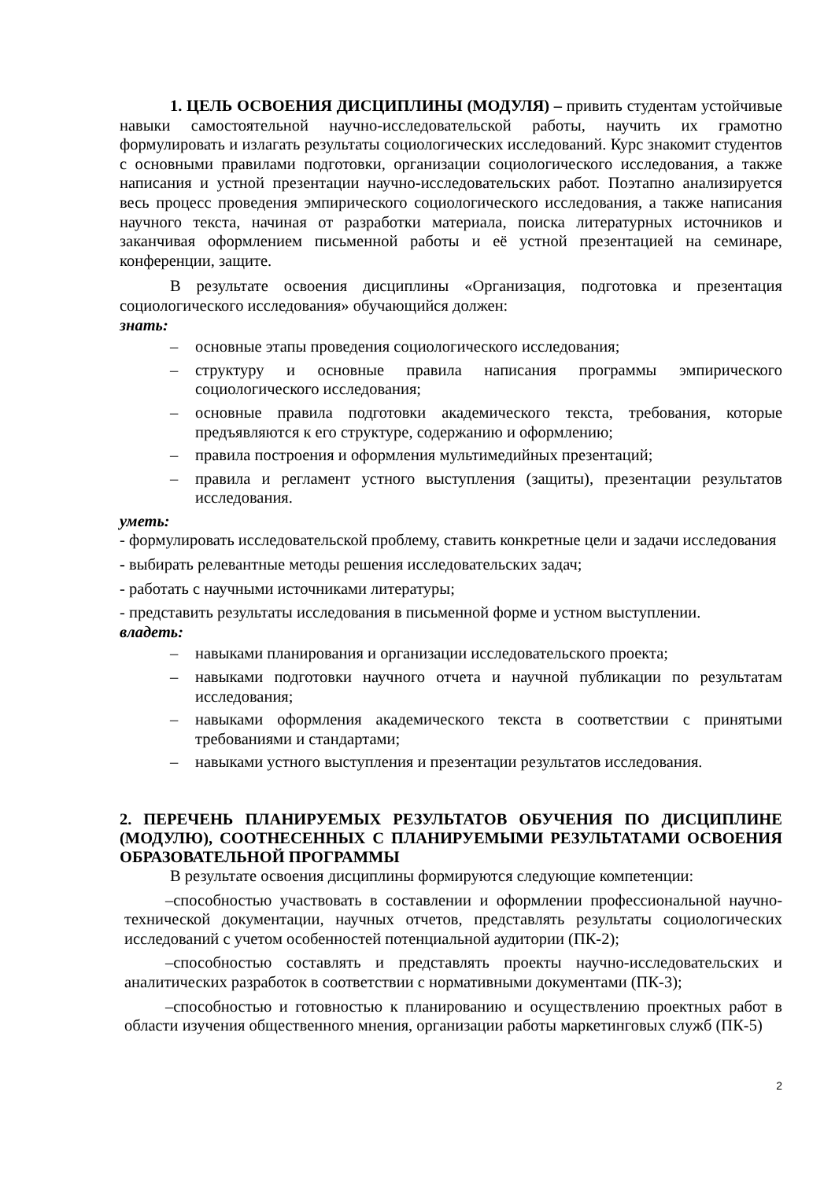1. ЦЕЛЬ ОСВОЕНИЯ ДИСЦИПЛИНЫ (МОДУЛЯ) – привить студентам устойчивые навыки самостоятельной научно-исследовательской работы, научить их грамотно формулировать и излагать результаты социологических исследований. Курс знакомит студентов с основными правилами подготовки, организации социологического исследования, а также написания и устной презентации научно-исследовательских работ. Поэтапно анализируется весь процесс проведения эмпирического социологического исследования, а также написания научного текста, начиная от разработки материала, поиска литературных источников и заканчивая оформлением письменной работы и её устной презентацией на семинаре, конференции, защите.
В результате освоения дисциплины «Организация, подготовка и презентация социологического исследования» обучающийся должен:
знать:
– основные этапы проведения социологического исследования;
– структуру и основные правила написания программы эмпирического социологического исследования;
– основные правила подготовки академического текста, требования, которые предъявляются к его структуре, содержанию и оформлению;
– правила построения и оформления мультимедийных презентаций;
– правила и регламент устного выступления (защиты), презентации результатов исследования.
уметь:
- формулировать исследовательской проблему, ставить конкретные цели и задачи исследования
- выбирать релевантные методы решения исследовательских задач;
- работать с научными источниками литературы;
- представить результаты исследования в письменной форме и устном выступлении.
владеть:
– навыками планирования и организации исследовательского проекта;
– навыками подготовки научного отчета и научной публикации по результатам исследования;
– навыками оформления академического текста в соответствии с принятыми требованиями и стандартами;
– навыками устного выступления и презентации результатов исследования.
2. ПЕРЕЧЕНЬ ПЛАНИРУЕМЫХ РЕЗУЛЬТАТОВ ОБУЧЕНИЯ ПО ДИСЦИПЛИНЕ (МОДУЛЮ), СООТНЕСЕННЫХ С ПЛАНИРУЕМЫМИ РЕЗУЛЬТАТАМИ ОСВОЕНИЯ ОБРАЗОВАТЕЛЬНОЙ ПРОГРАММЫ
В результате освоения дисциплины формируются следующие компетенции:
–способностью участвовать в составлении и оформлении профессиональной научно-технической документации, научных отчетов, представлять результаты социологических исследований с учетом особенностей потенциальной аудитории (ПК-2);
–способностью составлять и представлять проекты научно-исследовательских и аналитических разработок в соответствии с нормативными документами (ПК-3);
–способностью и готовностью к планированию и осуществлению проектных работ в области изучения общественного мнения, организации работы маркетинговых служб (ПК-5)
2